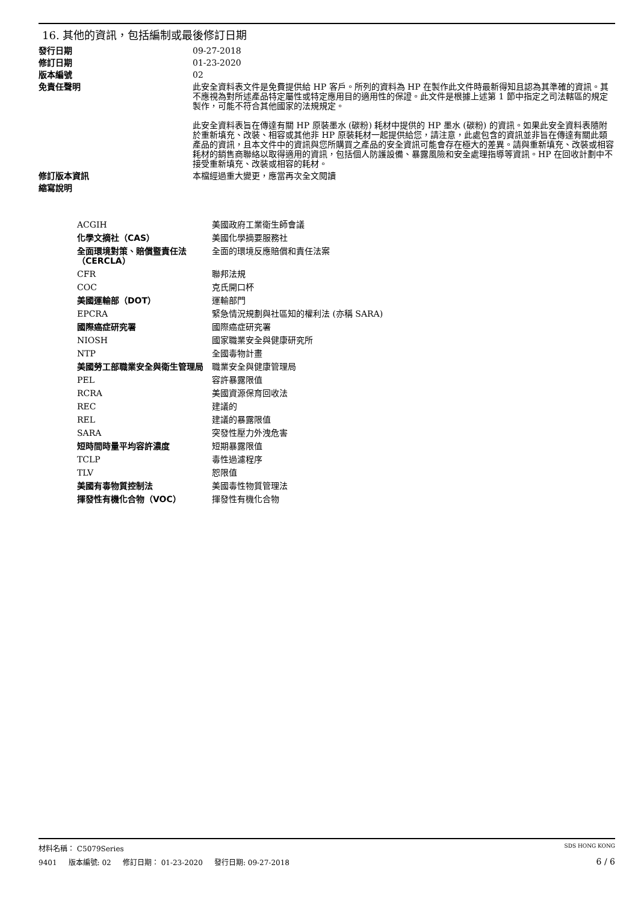16. 其他的資訊，包括編制或最後修訂日期
| 發行日期 | 09-27-2018 |
| 修訂日期 | 01-23-2020 |
| 版本編號 | 02 |
| 免責任聲明 | 此安全資料表文件是免費提供給 HP 客戶。所列的資料為 HP 在製作此文件時最新得知且認為其準確的資訊。其不應視為對所述產品特定屬性或特定應用目的適用性的保證。此文件是根據上述第 1 節中指定之司法轄區的規定製作，可能不符合其他國家的法規規定。 此安全資料表旨在傳達有關 HP 原裝墨水 (碳粉) 耗材中提供的 HP 墨水 (碳粉) 的資訊。如果此安全資料表隨附於重新填充、改裝、相容或其他非 HP 原裝耗材一起提供給您，請注意，此處包含的資訊並非旨在傳達有關此類產品的資訊，且本文件中的資訊與您所購買之產品的安全資訊可能會存在極大的差異。請與重新填充、改裝或相容耗材的銷售商聯絡以取得適用的資訊，包括個人防護設備、暴露風險和安全處理指導等資訊。HP 在回收計劃中不接受重新填充、改裝或相容的耗材。 |
| 修訂版本資訊 | 本檔經過重大變更，應當再次全文閱讀 |
| 縮寫說明 | |
| ACGIH | 美國政府工業衛生師會議 |
| 化學文摘社（CAS） | 美國化學摘要服務社 |
| 全面環境對策、賠償暨責任法 （CERCLA） | 全面的環境反應賠償和責任法案 |
| CFR | 聯邦法規 |
| COC | 克氏開口杯 |
| 美國運輸部（DOT） | 運輸部門 |
| EPCRA | 緊急情況規劃與社區知的權利法 (亦稱 SARA) |
| 國際癌症研究署 | 國際癌症研究署 |
| NIOSH | 國家職業安全與健康研究所 |
| NTP | 全國毒物計畫 |
| 美國勞工部職業安全與衛生管理局 | 職業安全與健康管理局 |
| PEL | 容許暴露限值 |
| RCRA | 美國資源保育回收法 |
| REC | 建議的 |
| REL | 建議的暴露限值 |
| SARA | 突發性壓力外洩危害 |
| 短時間時量平均容許濃度 | 短期暴露限值 |
| TCLP | 毒性過濾程序 |
| TLV | 恕限值 |
| 美國有毒物質控制法 | 美國毒性物質管理法 |
| 揮發性有機化合物（VOC） | 揮發性有機化合物 |
材料名稱： C5079Series SDS HONG KONG
9401 版本編號: 02 修訂日期： 01-23-2020 發行日期: 09-27-2018 6 / 6